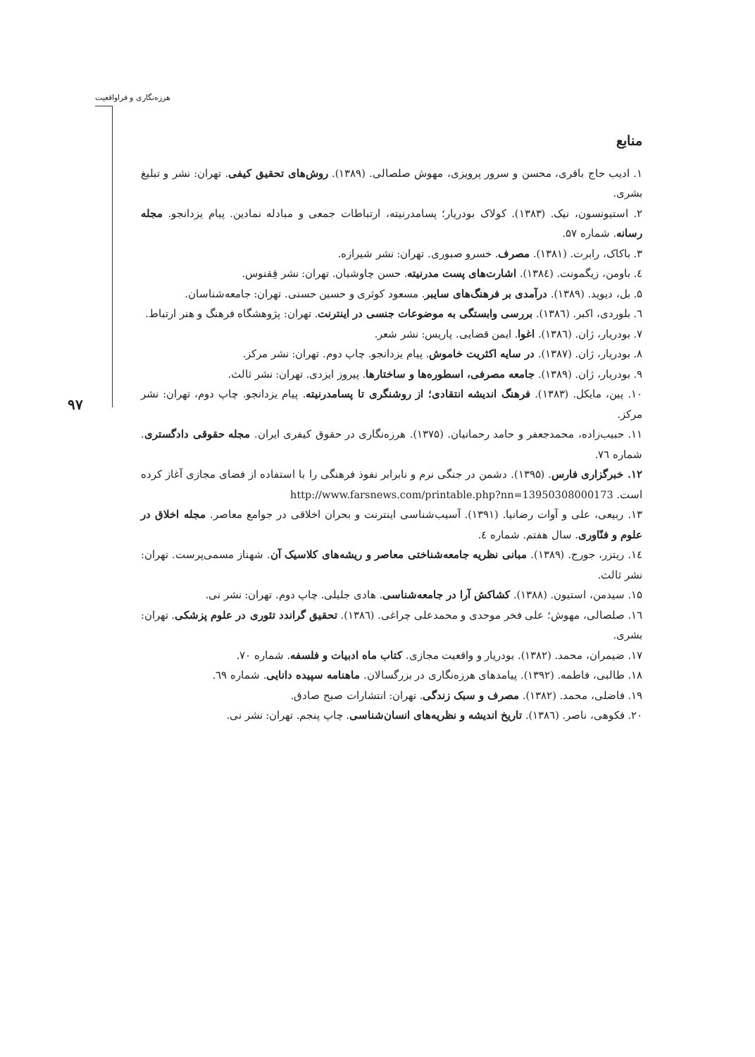هرزه‌نگاری و فراواقعیت
۹۷
منابع
۱. ادیب حاج باقری، محسن و سرور پرویزی، مهوش صلصالی. (۱۳۸۹). روش‌های تحقیق کیفی. تهران: نشر و تبلیغ بشری.
۲. استیونسون، نیک. (۱۳۸۳). کولاک بودریار؛ پسامدرنیته، ارتباطات جمعی و مبادله نمادین. پیام یزدانجو. مجله رسانه. شماره ۵۷.
۳. باکاک، رابرت. (۱۳۸۱). مصرف. خسرو صبوری. تهران: نشر شیرازه.
٤. باومن، زیگمونت. (۱۳۸٤). اشارت‌های پست مدرنیته. حسن چاوشیان. تهران: نشر قِقنوس.
۵. بل، دیوید. (۱۳۸۹). درآمدی بر فرهنگ‌های سایبر. مسعود کوثری و حسین حسنی. تهران: جامعه‌شناسان.
٦. بلوردی، اکبر. (۱۳۸٦). بررسی وابستگی به موضوعات جنسی در اینترنت. تهران: پژوهشگاه فرهنگ و هنر ارتباط.
۷. بودریار، ژان. (۱۳۸٦). اغوا. ایمن قضایی. پاریس: نشر شعر.
۸. بودریار، ژان. (۱۳۸۷). در سایه اکثریت خاموش. پیام یزدانجو. چاپ دوم. تهران: نشر مرکز.
۹. بودریار، ژان. (۱۳۸۹). جامعه مصرفی، اسطوره‌ها و ساختارها. پیروز ایزدی. تهران: نشر ثالث.
۱۰. پین، مایکل. (۱۳۸۳). فرهنگ اندیشه انتقادی؛ از روشنگری تا پسامدرنیته. پیام یزدانجو. چاپ دوم، تهران: نشر مرکز.
۱۱. حبیب‌زاده، محمدجعفر و حامد رحمانیان. (۱۳۷۵). هرزه‌نگاری در حقوق کیفری ایران. مجله حقوقی دادگستری. شماره ۷٦.
۱۲. خبرگزاری فارس. (۱۳۹۵). دشمن در جنگی نرم و نابرابر نفوذ فرهنگی را با استفاده از فضای مجازی آغاز کرده است. http://www.farsnews.com/printable.php?nn=13950308000173
۱۳. ربیعی، علی و آوات رضانیا. (۱۳۹۱). آسیب‌شناسی اینترنت و بحران اخلاقی در جوامع معاصر. مجله اخلاق در علوم و فنّاوری. سال هفتم. شماره ٤.
۱٤. ریتزر، جورج. (۱۳۸۹). مبانی نظریه جامعه‌شناختی معاصر و ریشه‌های کلاسیک آن. شهناز مسمی‌پرست. تهران: نشر ثالث.
۱۵. سیدمن، استیون. (۱۳۸۸). کشاکش آرا در جامعه‌شناسی. هادی جلیلی. چاپ دوم. تهران: نشر نی.
۱٦. صلصالی، مهوش؛ علی فخر موحدی و محمدعلی چراغی. (۱۳۸٦). تحقیق گراندد تئوری در علوم پزشکی. تهران: بشری.
۱۷. ضیمران، محمد. (۱۳۸۲). بودریار و واقعیت مجازی. کتاب ماه ادبیات و فلسفه. شماره ۷۰.
۱۸. طالبی، فاطمه. (۱۳۹۲). پیامدهای هرزه‌نگاری در بزرگسالان. ماهنامه سپیده دانایی. شماره ٦۹.
۱۹. فاضلی، محمد. (۱۳۸۲). مصرف و سبک زندگی. تهران: انتشارات صبح صادق.
۲۰. فکوهی، ناصر. (۱۳۸٦). تاریخ اندیشه و نظریه‌های انسان‌شناسی. چاپ پنجم. تهران: نشر نی.